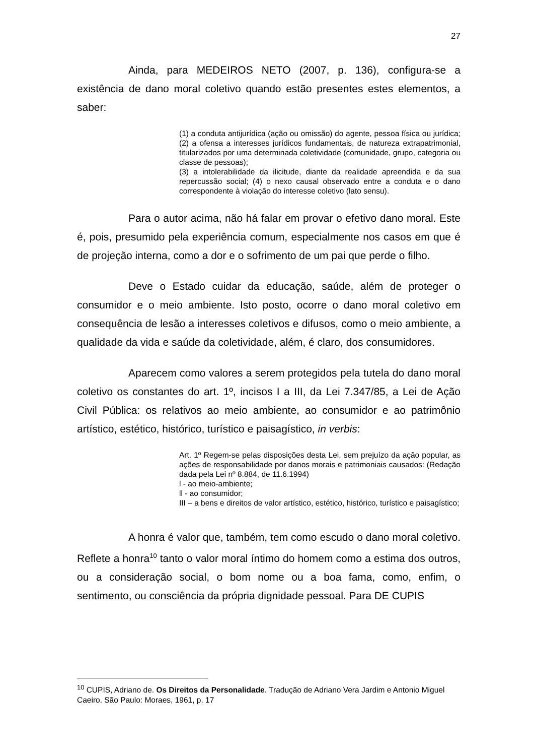27
Ainda, para MEDEIROS NETO (2007, p. 136), configura-se a existência de dano moral coletivo quando estão presentes estes elementos, a saber:
(1) a conduta antijurídica (ação ou omissão) do agente, pessoa física ou jurídica; (2) a ofensa a interesses jurídicos fundamentais, de natureza extrapatrimonial, titularizados por uma determinada coletividade (comunidade, grupo, categoria ou classe de pessoas);
(3) a intolerabilidade da ilicitude, diante da realidade apreendida e da sua repercussão social; (4) o nexo causal observado entre a conduta e o dano correspondente à violação do interesse coletivo (lato sensu).
Para o autor acima, não há falar em provar o efetivo dano moral. Este é, pois, presumido pela experiência comum, especialmente nos casos em que é de projeção interna, como a dor e o sofrimento de um pai que perde o filho.
Deve o Estado cuidar da educação, saúde, além de proteger o consumidor e o meio ambiente. Isto posto, ocorre o dano moral coletivo em consequência de lesão a interesses coletivos e difusos, como o meio ambiente, a qualidade da vida e saúde da coletividade, além, é claro, dos consumidores.
Aparecem como valores a serem protegidos pela tutela do dano moral coletivo os constantes do art. 1º, incisos I a III, da Lei 7.347/85, a Lei de Ação Civil Pública: os relativos ao meio ambiente, ao consumidor e ao patrimônio artístico, estético, histórico, turístico e paisagístico, in verbis:
Art. 1º Regem-se pelas disposições desta Lei, sem prejuízo da ação popular, as ações de responsabilidade por danos morais e patrimoniais causados: (Redação dada pela Lei nº 8.884, de 11.6.1994)
l - ao meio-ambiente;
ll - ao consumidor;
III – a bens e direitos de valor artístico, estético, histórico, turístico e paisagístico;
A honra é valor que, também, tem como escudo o dano moral coletivo. Reflete a honra<sup>10</sup> tanto o valor moral íntimo do homem como a estima dos outros, ou a consideração social, o bom nome ou a boa fama, como, enfim, o sentimento, ou consciência da própria dignidade pessoal. Para DE CUPIS
<sup>10</sup> CUPIS, Adriano de. Os Direitos da Personalidade. Tradução de Adriano Vera Jardim e Antonio Miguel Caeiro. São Paulo: Moraes, 1961, p. 17